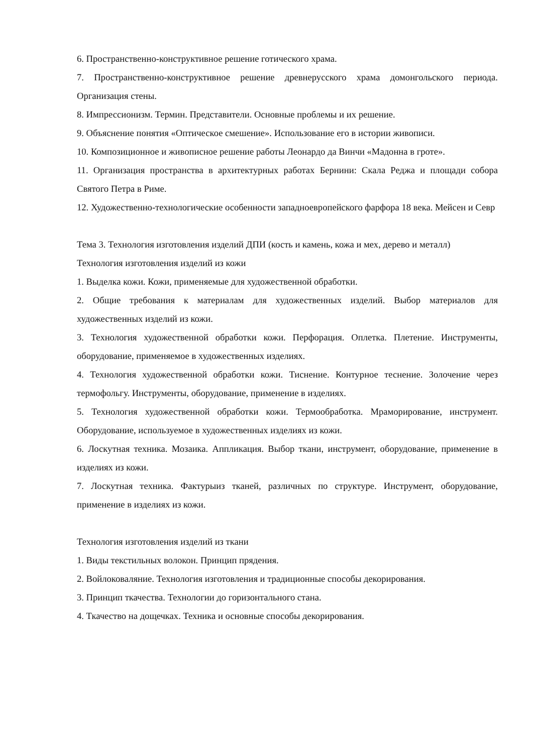6. Пространственно-конструктивное решение готического храма.
7. Пространственно-конструктивное решение древнерусского храма домонгольского периода. Организация стены.
8. Импрессионизм. Термин. Представители. Основные проблемы и их решение.
9. Объяснение понятия «Оптическое смешение». Использование его в истории живописи.
10. Композиционное и живописное решение работы Леонардо да Винчи «Мадонна в гроте».
11. Организация пространства в архитектурных работах Бернини: Скала Реджа и площади собора Святого Петра в Риме.
12. Художественно-технологические особенности западноевропейского фарфора 18 века. Мейсен и Севр
Тема 3. Технология изготовления изделий ДПИ (кость и камень, кожа и мех, дерево и металл)
Технология изготовления изделий из кожи
1. Выделка кожи. Кожи, применяемые для художественной обработки.
2. Общие требования к материалам для художественных изделий. Выбор материалов для художественных изделий из кожи.
3. Технология художественной обработки кожи. Перфорация. Оплетка. Плетение. Инструменты, оборудование, применяемое в художественных изделиях.
4. Технология художественной обработки кожи. Тиснение. Контурное теснение. Золочение через термофольгу. Инструменты, оборудование, применение в изделиях.
5. Технология художественной обработки кожи. Термообработка. Мраморирование, инструмент. Оборудование, используемое в художественных изделиях из кожи.
6. Лоскутная техника. Мозаика. Аппликация. Выбор ткани, инструмент, оборудование, применение в изделиях из кожи.
7. Лоскутная техника. Фактурыиз тканей, различных по структуре. Инструмент, оборудование, применение в изделиях из кожи.
Технология изготовления изделий из ткани
1. Виды текстильных волокон. Принцип прядения.
2. Войлоковаляние. Технология изготовления и традиционные способы декорирования.
3. Принцип ткачества. Технологии до горизонтального стана.
4. Ткачество на дощечках. Техника и основные способы декорирования.